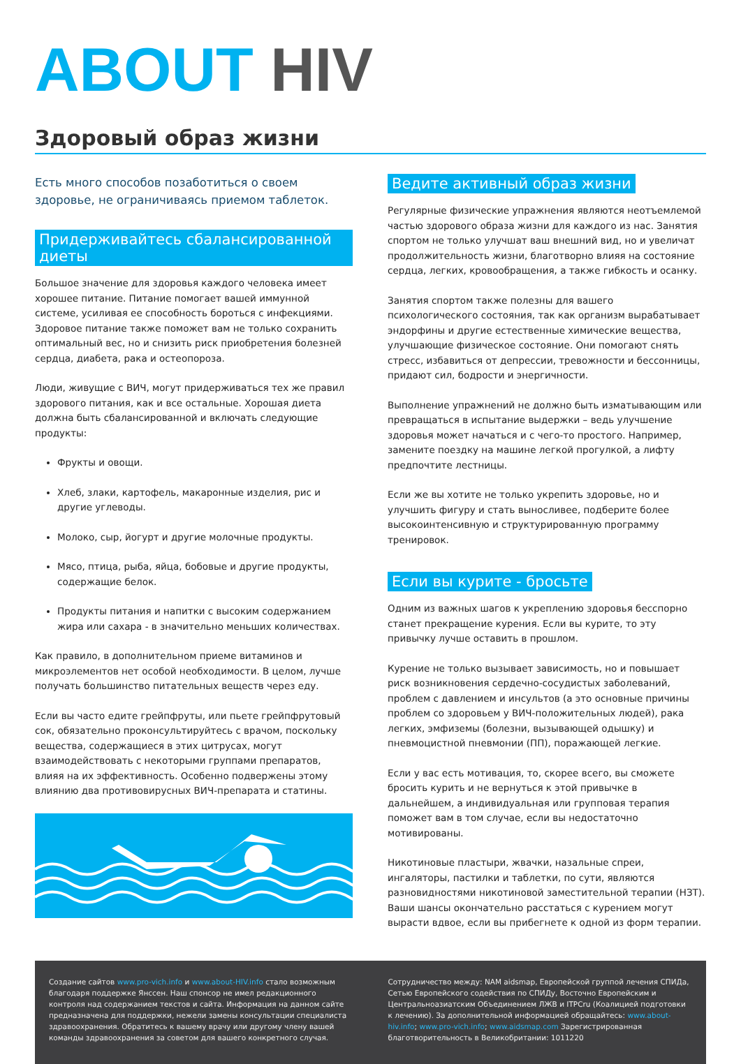ABOUT HIV
Здоровый образ жизни
Есть много способов позаботиться о своем здоровье, не ограничиваясь приемом таблеток.
Придерживайтесь сбалансированной диеты
Большое значение для здоровья каждого человека имеет хорошее питание. Питание помогает вашей иммунной системе, усиливая ее способность бороться с инфекциями. Здоровое питание также поможет вам не только сохранить оптимальный вес, но и снизить риск приобретения болезней сердца, диабета, рака и остеопороза.
Люди, живущие с ВИЧ, могут придерживаться тех же правил здорового питания, как и все остальные. Хорошая диета должна быть сбалансированной и включать следующие продукты:
Фрукты и овощи.
Хлеб, злаки, картофель, макаронные изделия, рис и другие углеводы.
Молоко, сыр, йогурт и другие молочные продукты.
Мясо, птица, рыба, яйца, бобовые и другие продукты, содержащие белок.
Продукты питания и напитки с высоким содержанием жира или сахара - в значительно меньших количествах.
Как правило, в дополнительном приеме витаминов и микроэлементов нет особой необходимости. В целом, лучше получать большинство питательных веществ через еду.
Если вы часто едите грейпфруты, или пьете грейпфрутовый сок, обязательно проконсультируйтесь с врачом, поскольку вещества, содержащиеся в этих цитрусах, могут взаимодействовать с некоторыми группами препаратов, влияя на их эффективность. Особенно подвержены этому влиянию два противовирусных ВИЧ-препарата и статины.
Ведите активный образ жизни
Регулярные физические упражнения являются неотъемлемой частью здорового образа жизни для каждого из нас. Занятия спортом не только улучшат ваш внешний вид, но и увеличат продолжительность жизни, благотворно влияя на состояние сердца, легких, кровообращения, а также гибкость и осанку.
Занятия спортом также полезны для вашего психологического состояния, так как организм вырабатывает эндорфины и другие естественные химические вещества, улучшающие физическое состояние. Они помогают снять стресс, избавиться от депрессии, тревожности и бессонницы, придают сил, бодрости и энергичности.
Выполнение упражнений не должно быть изматывающим или превращаться в испытание выдержки – ведь улучшение здоровья может начаться и с чего-то простого. Например, замените поездку на машине легкой прогулкой, а лифту предпочтите лестницы.
Если же вы хотите не только укрепить здоровье, но и улучшить фигуру и стать выносливее, подберите более высокоинтенсивную и структурированную программу тренировок.
Если вы курите - бросьте
Одним из важных шагов к укреплению здоровья бесспорно станет прекращение курения. Если вы курите, то эту привычку лучше оставить в прошлом.
Курение не только вызывает зависимость, но и повышает риск возникновения сердечно-сосудистых заболеваний, проблем с давлением и инсультов (а это основные причины проблем со здоровьем у ВИЧ-положительных людей), рака легких, эмфиземы (болезни, вызывающей одышку) и пневмоцистной пневмонии (ПП), поражающей легкие.
Если у вас есть мотивация, то, скорее всего, вы сможете бросить курить и не вернуться к этой привычке в дальнейшем, а индивидуальная или групповая терапия поможет вам в том случае, если вы недостаточно мотивированы.
Никотиновые пластыри, жвачки, назальные спреи, ингаляторы, пастилки и таблетки, по сути, являются разновидностями никотиновой заместительной терапии (НЗТ). Ваши шансы окончательно расстаться с курением могут вырасти вдвое, если вы прибегнете к одной из форм терапии.
Создание сайтов www.pro-vich.info и www.about-HIV.info стало возможным благодаря поддержке Янссен. Наш спонсор не имел редакционного контроля над содержанием текстов и сайта. Информация на данном сайте предназначена для поддержки, нежели замены консультации специалиста здравоохранения. Обратитесь к вашему врачу или другому члену вашей команды здравоохранения за советом для вашего конкретного случая.
Сотрудничество между: NAM aidsmap, Европейской группой лечения СПИДа, Сетью Европейского содействия по СПИДу, Восточно Европейским и Центральноазиатским Объединением ЛЖВ и ITPCru (Коалицией подготовки к лечению). За дополнительной информацией обращайтесь: www.about-hiv.info; www.pro-vich.info; www.aidsmap.com Зарегистрированная благотворительность в Великобритании: 1011220